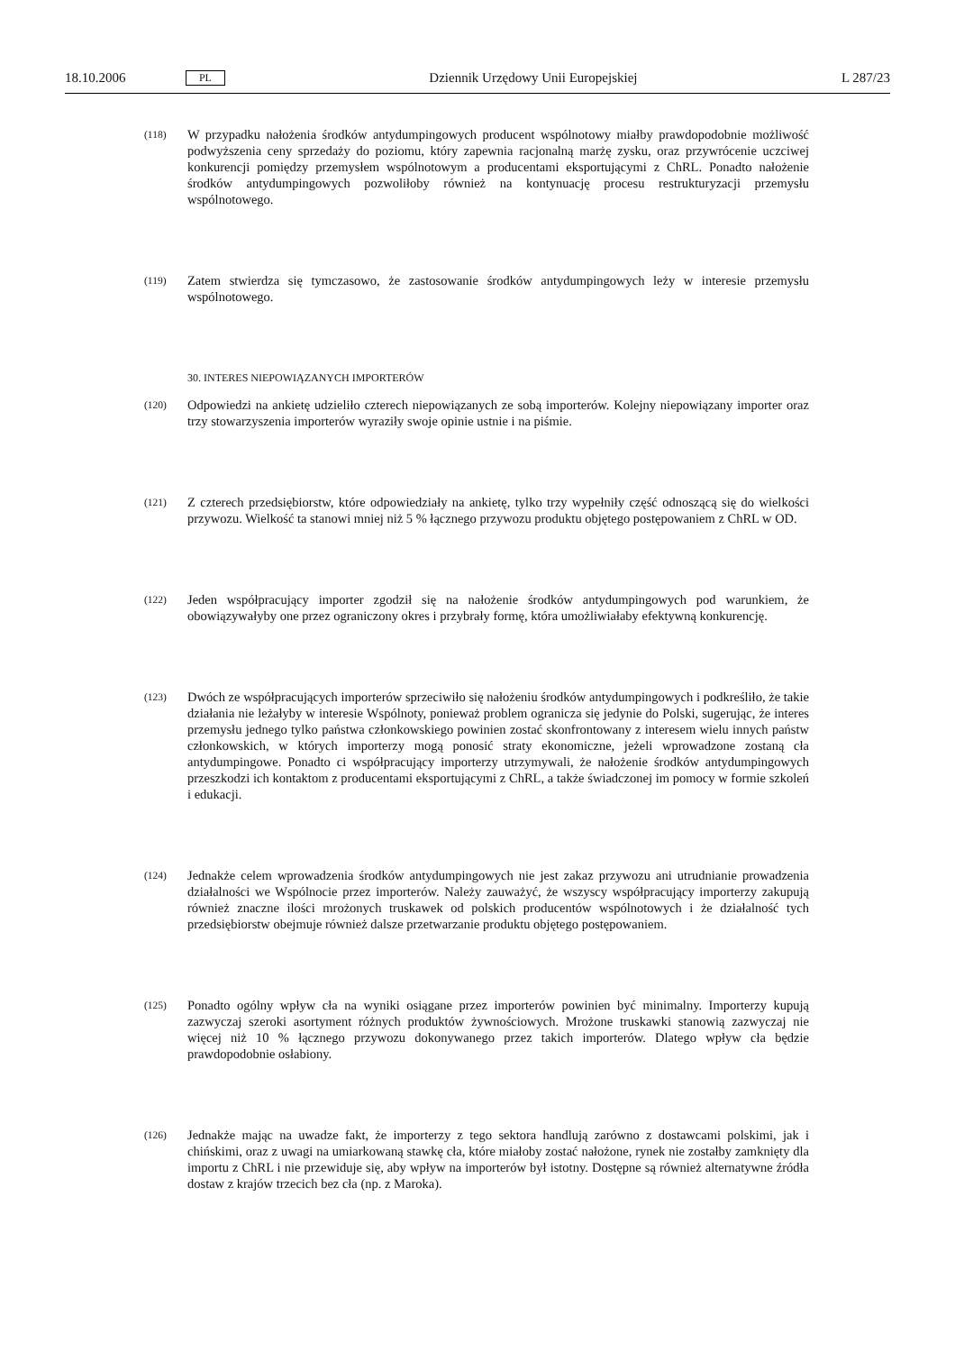18.10.2006 PL Dziennik Urzędowy Unii Europejskiej L 287/23
(118) W przypadku nałożenia środków antydumpingowych producent wspólnotowy miałby prawdopodobnie możliwość podwyższenia ceny sprzedaży do poziomu, który zapewnia racjonalną marżę zysku, oraz przywrócenie uczciwej konkurencji pomiędzy przemysłem wspólnotowym a producentami eksportującymi z ChRL. Ponadto nałożenie środków antydumpingowych pozwoliłoby również na kontynuację procesu restrukturyzacji przemysłu wspólnotowego.
(119) Zatem stwierdza się tymczasowo, że zastosowanie środków antydumpingowych leży w interesie przemysłu wspólnotowego.
30. INTERES NIEPOWIĄZANYCH IMPORTERÓW
(120) Odpowiedzi na ankietę udzieliło czterech niepowiązanych ze sobą importerów. Kolejny niepowiązany importer oraz trzy stowarzyszenia importerów wyraziły swoje opinie ustnie i na piśmie.
(121) Z czterech przedsiębiorstw, które odpowiedziały na ankietę, tylko trzy wypełniły część odnoszącą się do wielkości przywozu. Wielkość ta stanowi mniej niż 5 % łącznego przywozu produktu objętego postępowaniem z ChRL w OD.
(122) Jeden współpracujący importer zgodził się na nałożenie środków antydumpingowych pod warunkiem, że obowiązywałyby one przez ograniczony okres i przybrały formę, która umożliwiałaby efektywną konkurencję.
(123) Dwóch ze współpracujących importerów sprzeciwiło się nałożeniu środków antydumpingowych i podkreśliło, że takie działania nie leżałyby w interesie Wspólnoty, ponieważ problem ogranicza się jedynie do Polski, sugerując, że interes przemysłu jednego tylko państwa członkowskiego powinien zostać skonfrontowany z interesem wielu innych państw członkowskich, w których importerzy mogą ponosić straty ekonomiczne, jeżeli wprowadzone zostaną cła antydumpingowe. Ponadto ci współpracujący importerzy utrzymywali, że nałożenie środków antydumpingowych przeszkodzi ich kontaktom z producentami eksportującymi z ChRL, a także świadczonej im pomocy w formie szkoleń i edukacji.
(124) Jednakże celem wprowadzenia środków antydumpingowych nie jest zakaz przywozu ani utrudnianie prowadzenia działalności we Wspólnocie przez importerów. Należy zauważyć, że wszyscy współpracujący importerzy zakupują również znaczne ilości mrożonych truskawek od polskich producentów wspólnotowych i że działalność tych przedsiębiorstw obejmuje również dalsze przetwarzanie produktu objętego postępowaniem.
(125) Ponadto ogólny wpływ cła na wyniki osiągane przez importerów powinien być minimalny. Importerzy kupują zazwyczaj szeroki asortyment różnych produktów żywnościowych. Mrożone truskawki stanowią zazwyczaj nie więcej niż 10 % łącznego przywozu dokonywanego przez takich importerów. Dlatego wpływ cła będzie prawdopodobnie osłabiony.
(126) Jednakże mając na uwadze fakt, że importerzy z tego sektora handlują zarówno z dostawcami polskimi, jak i chińskimi, oraz z uwagi na umiarkowaną stawkę cła, które miałoby zostać nałożone, rynek nie zostałby zamknięty dla importu z ChRL i nie przewiduje się, aby wpływ na importerów był istotny. Dostępne są również alternatywne źródła dostaw z krajów trzecich bez cła (np. z Maroka).